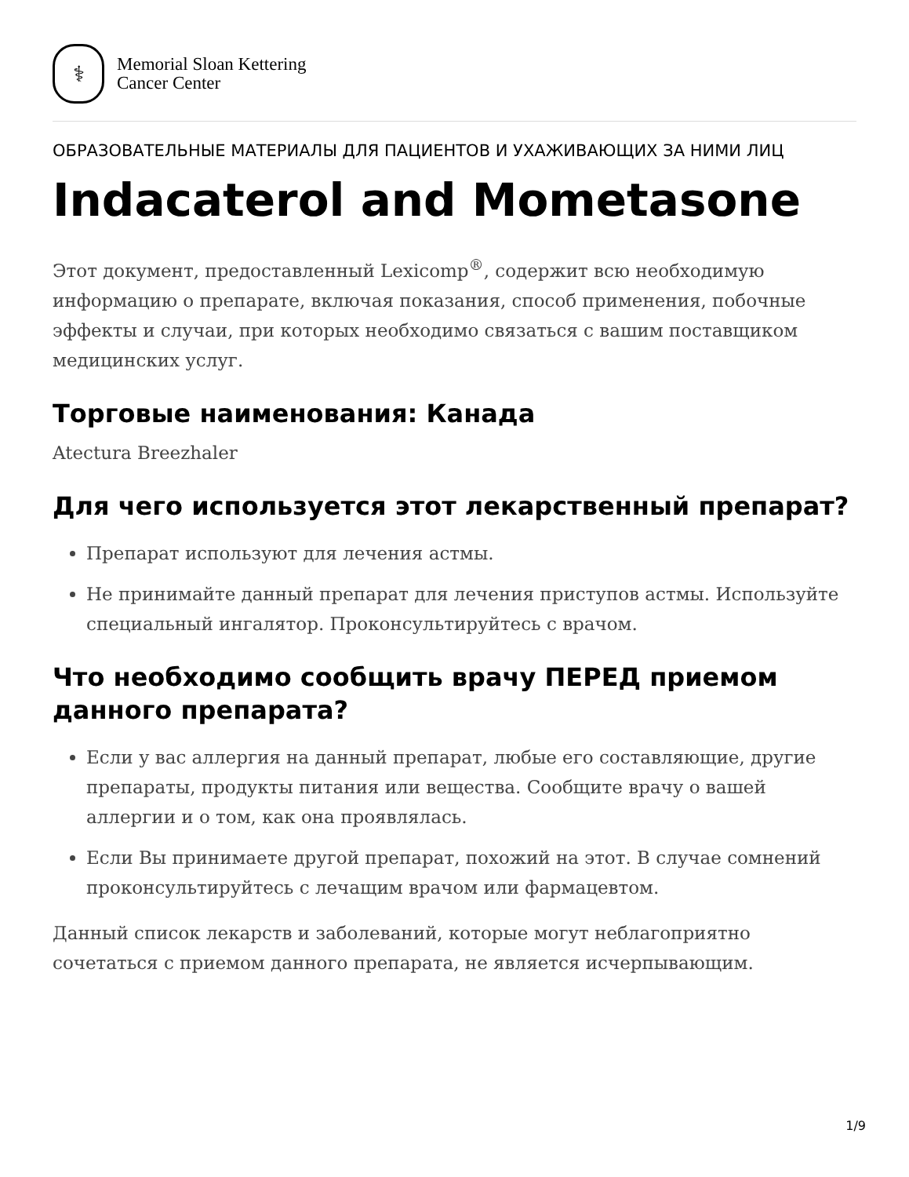⚕
Memorial Sloan Kettering
Cancer Center
ОБРАЗОВАТЕЛЬНЫЕ МАТЕРИАЛЫ ДЛЯ ПАЦИЕНТОВ И УХАЖИВАЮЩИХ ЗА НИМИ ЛИЦ
Indacaterol and Mometasone
Этот документ, предоставленный Lexicomp<sup>®</sup>, содержит всю необходимую информацию о препарате, включая показания, способ применения, побочные эффекты и случаи, при которых необходимо связаться с вашим поставщиком медицинских услуг.
Торговые наименования: Канада
Atectura Breezhaler
Для чего используется этот лекарственный препарат?
Препарат используют для лечения астмы.
Не принимайте данный препарат для лечения приступов астмы. Используйте специальный ингалятор. Проконсультируйтесь с врачом.
Что необходимо сообщить врачу ПЕРЕД приемом данного препарата?
Если у вас аллергия на данный препарат, любые его составляющие, другие препараты, продукты питания или вещества. Сообщите врачу о вашей аллергии и о том, как она проявлялась.
Если Вы принимаете другой препарат, похожий на этот. В случае сомнений проконсультируйтесь с лечащим врачом или фармацевтом.
Данный список лекарств и заболеваний, которые могут неблагоприятно сочетаться с приемом данного препарата, не является исчерпывающим.
1/9